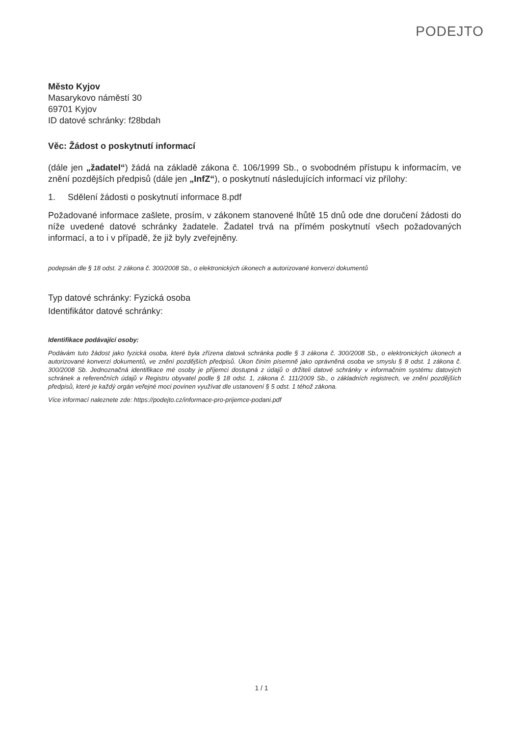PODEJTO
Město Kyjov
Masarykovo náměstí 30
69701 Kyjov
ID datové schránky: f28bdah
Věc: Žádost o poskytnutí informací
(dále jen „žadatel“) žádá na základě zákona č. 106/1999 Sb., o svobodném přístupu k informacím, ve znění pozdějších předpisů (dále jen „InfZ“), o poskytnutí následujících informací viz přílohy:
1. Sdělení žádosti o poskytnutí informace 8.pdf
Požadované informace zašlete, prosím, v zákonem stanovené lhůtě 15 dnů ode dne doručení žádosti do níže uvedené datové schránky žadatele. Žadatel trvá na přímém poskytnutí všech požadovaných informací, a to i v případě, že již byly zveřejněny.
podepsán dle § 18 odst. 2 zákona č. 300/2008 Sb., o elektronických úkonech a autorizované konverzi dokumentů
Typ datové schránky: Fyzická osoba
Identifikátor datové schránky:
Identifikace podávající osoby:
Podávám tuto žádost jako fyzická osoba, které byla zřízena datová schránka podle § 3 zákona č. 300/2008 Sb., o elektronických úkonech a autorizované konverzi dokumentů, ve znění pozdějších předpisů. Úkon činím písemně jako oprávněná osoba ve smyslu § 8 odst. 1 zákona č. 300/2008 Sb. Jednoznačná identifikace mé osoby je příjemci dostupná z údajů o držiteli datové schránky v informačním systému datových schránek a referenčních údajů v Registru obyvatel podle § 18 odst. 1, zákona č. 111/2009 Sb., o základních registrech, ve znění pozdějších předpisů, které je každý orgán veřejné moci povinen využívat dle ustanovení § 5 odst. 1 téhož zákona.
Více informací naleznete zde: https://podejto.cz/informace-pro-prijemce-podani.pdf
1 / 1